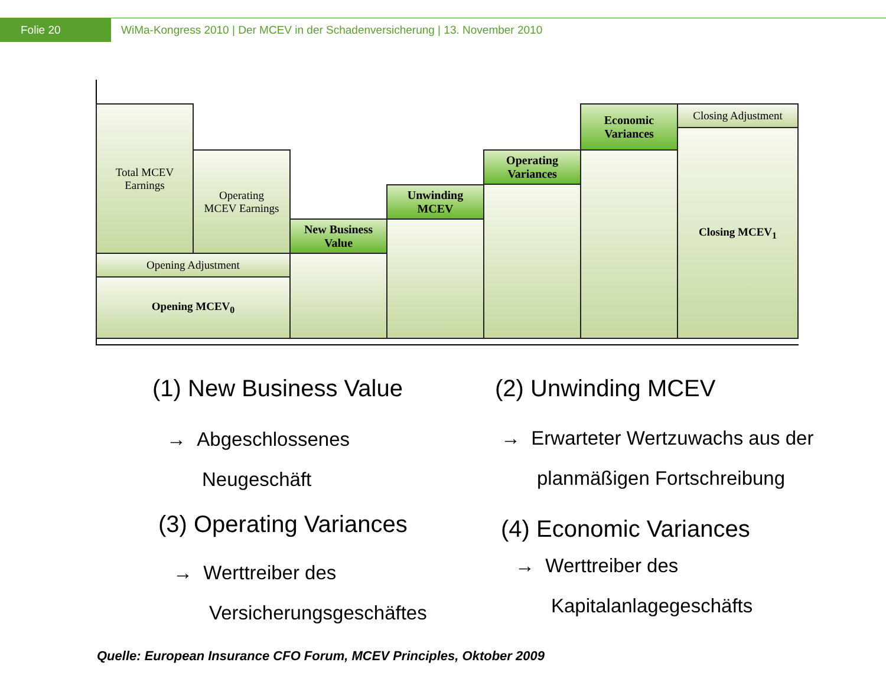Folie 20
WiMa-Kongress 2010 | Der MCEV in der Schadenversicherung | 13. November 2010
Total MCEV
Earnings
Operating
MCEV Earnings
Opening Adjustment
Opening MCEV<sub>0</sub>
New Business
Value
Unwinding
MCEV
Operating
Variances
Economic
Variances
Closing Adjustment
Closing MCEV<sub>1</sub>
(1) New Business Value
→ Abgeschlossenes
Neugeschäft
(2) Unwinding MCEV
→ Erwarteter Wertzuwachs aus der
planmäßigen Fortschreibung
(3) Operating Variances
→ Werttreiber des
Versicherungsgeschäftes
(4) Economic Variances
→ Werttreiber des
Kapitalanlagegeschäfts
Quelle: European Insurance CFO Forum, MCEV Principles, Oktober 2009